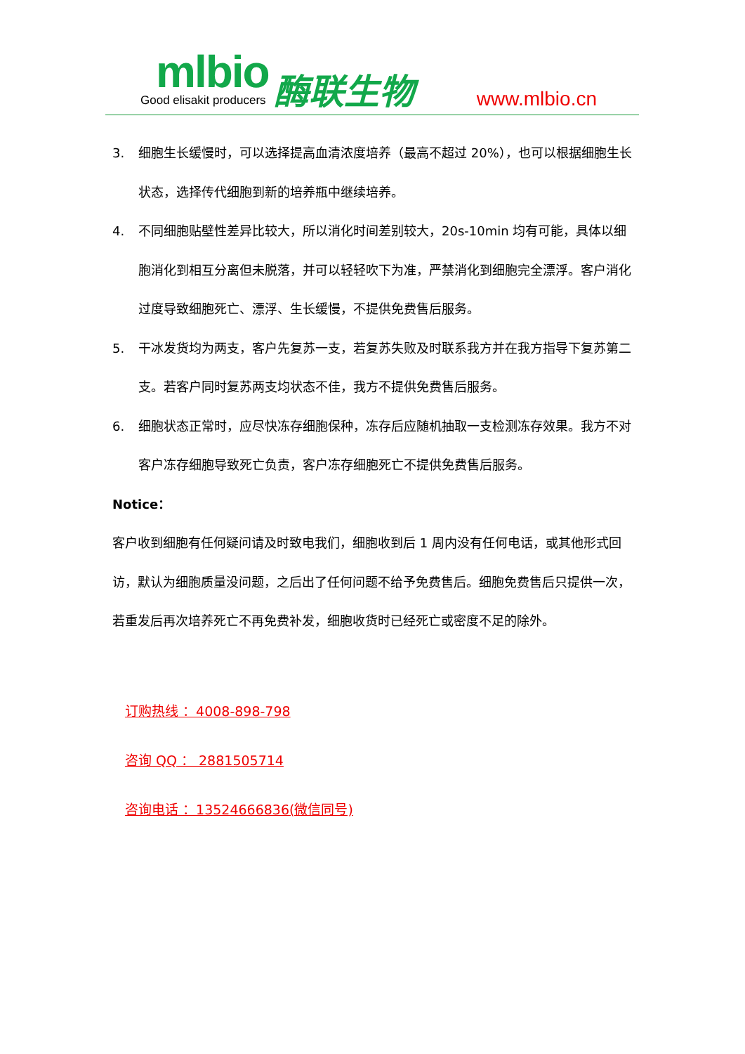mlbio
Good elisakit producers
酶联生物 www.mlbio.cn
3. 细胞生长缓慢时，可以选择提高血清浓度培养（最高不超过 20%），也可以根据细胞生长状态，选择传代细胞到新的培养瓶中继续培养。
4. 不同细胞贴壁性差异比较大，所以消化时间差别较大，20s-10min 均有可能，具体以细胞消化到相互分离但未脱落，并可以轻轻吹下为准，严禁消化到细胞完全漂浮。客户消化过度导致细胞死亡、漂浮、生长缓慢，不提供免费售后服务。
5. 干冰发货均为两支，客户先复苏一支，若复苏失败及时联系我方并在我方指导下复苏第二支。若客户同时复苏两支均状态不佳，我方不提供免费售后服务。
6. 细胞状态正常时，应尽快冻存细胞保种，冻存后应随机抽取一支检测冻存效果。我方不对客户冻存细胞导致死亡负责，客户冻存细胞死亡不提供免费售后服务。
Notice：
客户收到细胞有任何疑问请及时致电我们，细胞收到后 1 周内没有任何电话，或其他形式回访，默认为细胞质量没问题，之后出了任何问题不给予免费售后。细胞免费售后只提供一次，若重发后再次培养死亡不再免费补发，细胞收货时已经死亡或密度不足的除外。
订购热线 ：4008-898-798
咨询 QQ ： 2881505714
咨询电话 ：13524666836(微信同号)